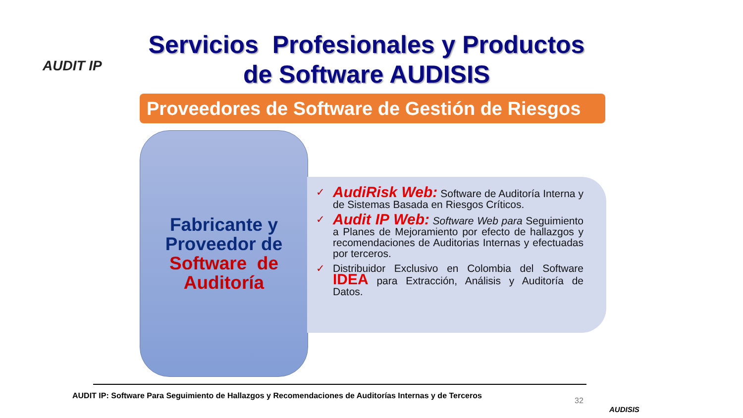AUDIT IP
Servicios Profesionales y Productos de Software AUDISIS
Proveedores de Software de Gestión de Riesgos
Fabricante y Proveedor de Software de Auditoría
✓ AudiRisk Web: Software de Auditoría Interna y de Sistemas Basada en Riesgos Críticos.
✓ Audit IP Web: Software Web para Seguimiento a Planes de Mejoramiento por efecto de hallazgos y recomendaciones de Auditorias Internas y efectuadas por terceros.
✓ Distribuidor Exclusivo en Colombia del Software IDEA para Extracción, Análisis y Auditoría de Datos.
AUDIT IP: Software Para Seguimiento de Hallazgos y Recomendaciones de Auditorías Internas y de Terceros
32
AUDISIS